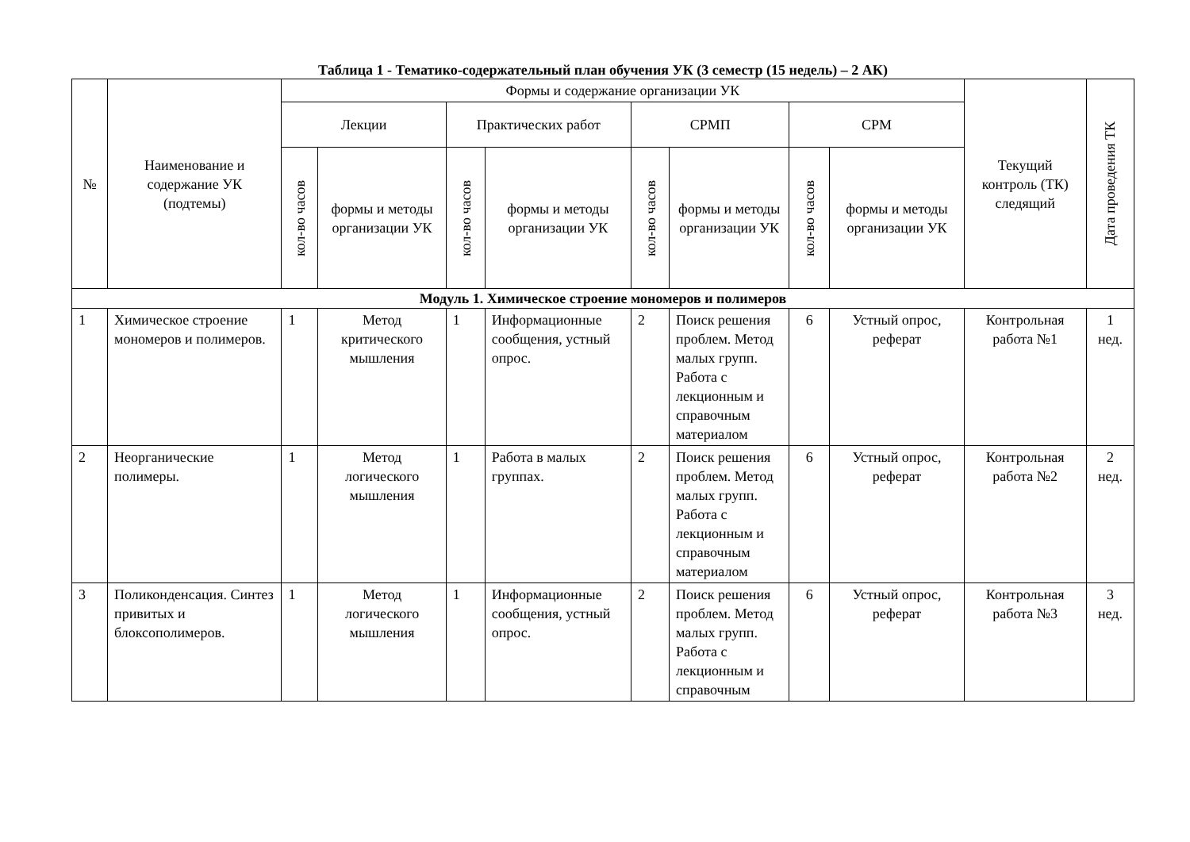Таблица 1 - Тематико-содержательный план обучения УК (3 семестр (15 недель) – 2 АК)
| № | Наименование и содержание УК (подтемы) | Формы и содержание организации УК | | | | | | | | Текущий контроль (ТК) следящий | Дата проведения ТК |
| --- | --- | --- | --- | --- | --- | --- | --- | --- | --- | --- | --- |
| | | Лекции | | Практических работ | | СРМП | | СРМ | | | |
| | | кол-во часов | формы и методы организации УК | кол-во часов | формы и методы организации УК | кол-во часов | формы и методы организации УК | кол-во часов | формы и методы организации УК | | |
| Модуль 1. Химическое строение мономеров и полимеров | | | | | | | | | | | |
| 1 | Химическое строение мономеров и полимеров. | 1 | Метод критического мышления | 1 | Информационные сообщения, устный опрос. | 2 | Поиск решения проблем. Метод малых групп. Работа с лекционным и справочным материалом | 6 | Устный опрос, реферат | Контрольная работа №1 | 1 нед. |
| 2 | Неорганические полимеры. | 1 | Метод логического мышления | 1 | Работа в малых группах. | 2 | Поиск решения проблем. Метод малых групп. Работа с лекционным и справочным материалом | 6 | Устный опрос, реферат | Контрольная работа №2 | 2 нед. |
| 3 | Поликонденсация. Синтез привитых и блоксополимеров. | 1 | Метод логического мышления | 1 | Информационные сообщения, устный опрос. | 2 | Поиск решения проблем. Метод малых групп. Работа с лекционным и справочным | 6 | Устный опрос, реферат | Контрольная работа №3 | 3 нед. |